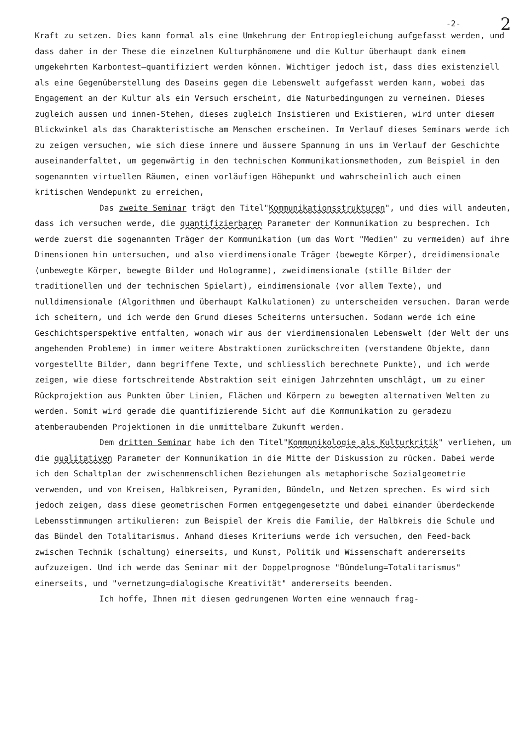-2- 2
Kraft zu setzen. Dies kann formal als eine Umkehrung der Entropiegleichung aufgefasst werden, und dass daher in der These die einzelnen Kulturphänomene und die Kultur überhaupt dank einem umgekehrten Karbontest–quantifiziert werden können. Wichtiger jedoch ist, dass dies existenziell als eine Gegenüberstellung des Daseins gegen die Lebenswelt aufgefasst werden kann, wobei das Engagement an der Kultur als ein Versuch erscheint, die Naturbedingungen zu verneinen. Dieses zugleich aussen und innen-Stehen, dieses zugleich Insistieren und Existieren, wird unter diesem Blickwinkel als das Charakteristische am Menschen erscheinen. Im Verlauf dieses Seminars werde ich zu zeigen versuchen, wie sich diese innere und äussere Spannung in uns im Verlauf der Geschichte auseinanderfaltet, um gegenwärtig in den technischen Kommunikationsmethoden, zum Beispiel in den sogenannten virtuellen Räumen, einen vorläufigen Höhepunkt und wahrscheinlich auch einen kritischen Wendepunkt zu erreichen,
Das zweite Seminar trägt den Titel"Kommunikationsstrukturen", und dies will andeuten, dass ich versuchen werde, die quantifizierbaren Parameter der Kommunikation zu besprechen. Ich werde zuerst die sogenannten Träger der Kommunikation (um das Wort "Medien" zu vermeiden) auf ihre Dimensionen hin untersuchen, und also vierdimensionale Träger (bewegte Körper), dreidimensionale (unbewegte Körper, bewegte Bilder und Hologramme), zweidimensionale (stille Bilder der traditionellen und der technischen Spielart), eindimensionale (vor allem Texte), und nulldimensionale (Algorithmen und überhaupt Kalkulationen) zu unterscheiden versuchen. Daran werde ich scheitern, und ich werde den Grund dieses Scheiterns untersuchen. Sodann werde ich eine Geschichtsperspektive entfalten, wonach wir aus der vierdimensionalen Lebenswelt (der Welt der uns angehenden Probleme) in immer weitere Abstraktionen zurückschreiten (verstandene Objekte, dann vorgestellte Bilder, dann begriffene Texte, und schliesslich berechnete Punkte), und ich werde zeigen, wie diese fortschreitende Abstraktion seit einigen Jahrzehnten umschlägt, um zu einer Rückprojektion aus Punkten über Linien, Flächen und Körpern zu bewegten alternativen Welten zu werden. Somit wird gerade die quantifizierende Sicht auf die Kommunikation zu geradezu atemberaubenden Projektionen in die unmittelbare Zukunft werden.
Dem dritten Seminar habe ich den Titel"Kommunikologie als Kulturkritik" verliehen, um die qualitativen Parameter der Kommunikation in die Mitte der Diskussion zu rücken. Dabei werde ich den Schaltplan der zwischenmenschlichen Beziehungen als metaphorische Sozialgeometrie verwenden, und von Kreisen, Halbkreisen, Pyramiden, Bündeln, und Netzen sprechen. Es wird sich jedoch zeigen, dass diese geometrischen Formen entgegengesetzte und dabei einander überdeckende Lebensstimmungen artikulieren: zum Beispiel der Kreis die Familie, der Halbkreis die Schule und das Bündel den Totalitarismus. Anhand dieses Kriteriums werde ich versuchen, den Feed-back zwischen Technik (schaltung) einerseits, und Kunst, Politik und Wissenschaft andererseits aufzuzeigen. Und ich werde das Seminar mit der Doppelprognose "Bündelung=Totalitarismus" einerseits, und "vernetzung=dialogische Kreativität" andererseits beenden.
Ich hoffe, Ihnen mit diesen gedrungenen Worten eine wennauch frag-